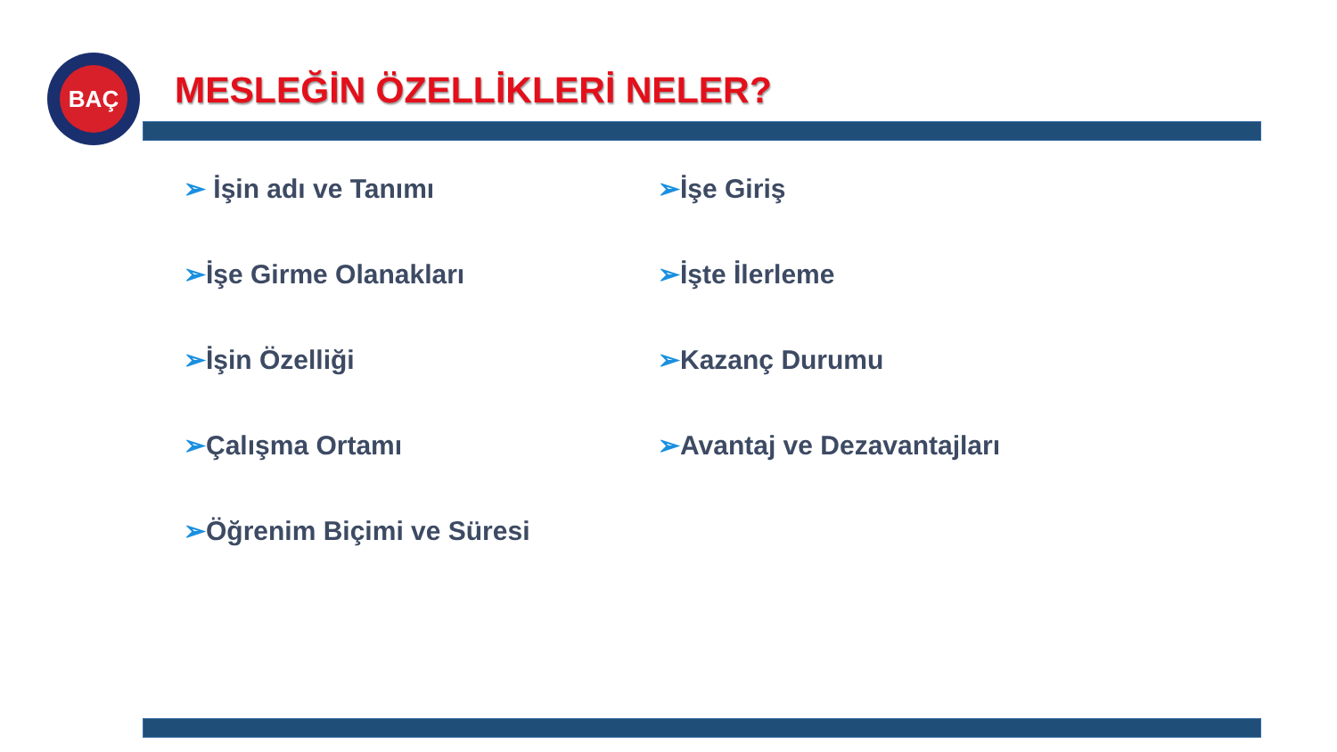BAÇ
MESLEĞİN ÖZELLİKLERİ NELER?
➢ İşin adı ve Tanımı
➢İşe Girme Olanakları
➢İşin Özelliği
➢Çalışma Ortamı
➢Öğrenim Biçimi ve Süresi
➢İşe Giriş
➢İşte İlerleme
➢Kazanç Durumu
➢Avantaj ve Dezavantajları